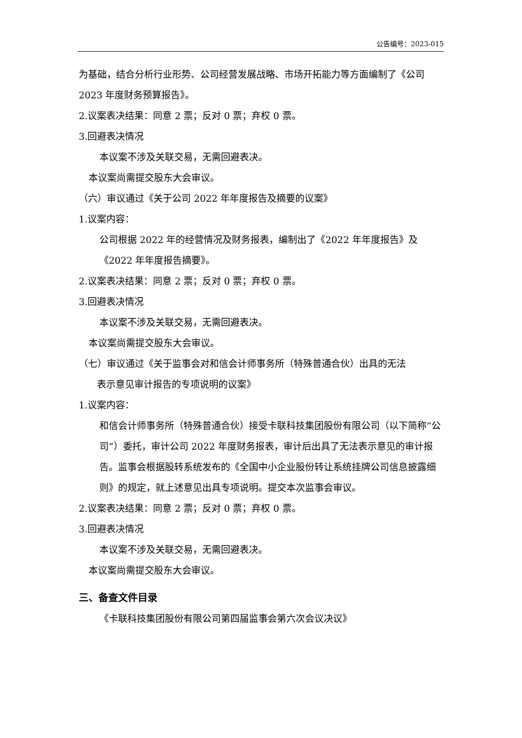公告编号：2023-015
为基础，结合分析行业形势、公司经营发展战略、市场开拓能力等方面编制了《公司 2023 年度财务预算报告》。
2.议案表决结果：同意 2 票；反对 0 票；弃权 0 票。
3.回避表决情况
本议案不涉及关联交易，无需回避表决。
本议案尚需提交股东大会审议。
（六）审议通过《关于公司 2022 年年度报告及摘要的议案》
1.议案内容：
公司根据 2022 年的经营情况及财务报表，编制出了《2022 年年度报告》及《2022 年年度报告摘要》。
2.议案表决结果：同意 2 票；反对 0 票；弃权 0 票。
3.回避表决情况
本议案不涉及关联交易，无需回避表决。
本议案尚需提交股东大会审议。
（七）审议通过《关于监事会对和信会计师事务所（特殊普通合伙）出具的无法
表示意见审计报告的专项说明的议案》
1.议案内容：
和信会计师事务所（特殊普通合伙）接受卡联科技集团股份有限公司（以下简称“公司”）委托，审计公司 2022 年度财务报表，审计后出具了无法表示意见的审计报告。监事会根据股转系统发布的《全国中小企业股份转让系统挂牌公司信息披露细则》的规定，就上述意见出具专项说明。提交本次监事会审议。
2.议案表决结果：同意 2 票；反对 0 票；弃权 0 票。
3.回避表决情况
本议案不涉及关联交易，无需回避表决。
本议案尚需提交股东大会审议。
三、备查文件目录
《卡联科技集团股份有限公司第四届监事会第六次会议决议》